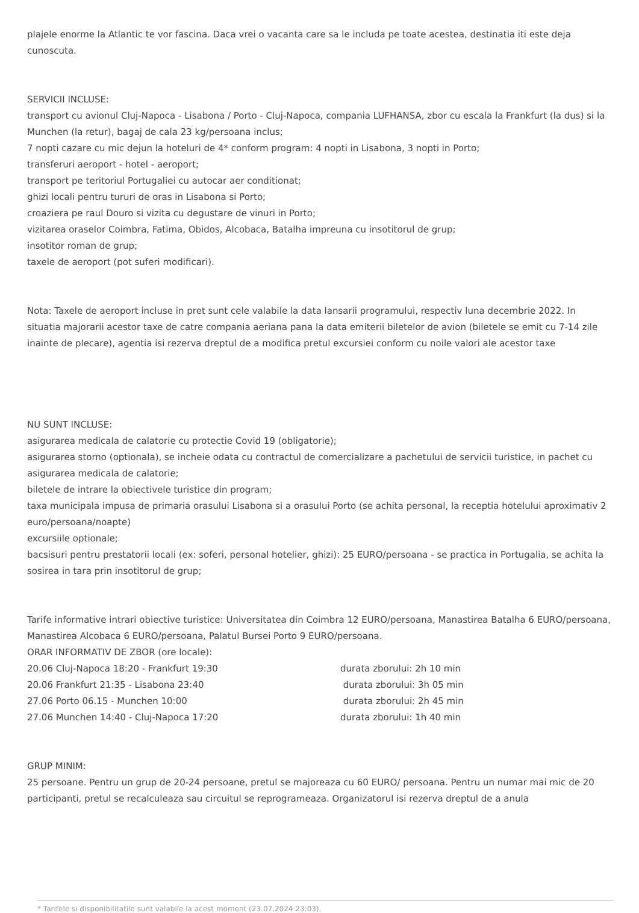plajele enorme la Atlantic te vor fascina. Daca vrei o vacanta care sa le includa pe toate acestea, destinatia iti este deja cunoscuta.
SERVICII INCLUSE:
transport cu avionul Cluj-Napoca - Lisabona / Porto - Cluj-Napoca, compania LUFHANSA, zbor cu escala la Frankfurt (la dus) si la Munchen (la retur), bagaj de cala 23 kg/persoana inclus;
7 nopti cazare cu mic dejun la hoteluri de 4* conform program: 4 nopti in Lisabona, 3 nopti in Porto;
transferuri aeroport - hotel - aeroport;
transport pe teritoriul Portugaliei cu autocar aer conditionat;
ghizi locali pentru tururi de oras in Lisabona si Porto;
croaziera pe raul Douro si vizita cu degustare de vinuri in Porto;
vizitarea oraselor Coimbra, Fatima, Obidos, Alcobaca, Batalha impreuna cu insotitorul de grup;
insotitor roman de grup;
taxele de aeroport (pot suferi modificari).
Nota: Taxele de aeroport incluse in pret sunt cele valabile la data lansarii programului, respectiv luna decembrie 2022. In situatia majorarii acestor taxe de catre compania aeriana pana la data emiterii biletelor de avion (biletele se emit cu 7-14 zile inainte de plecare), agentia isi rezerva dreptul de a modifica pretul excursiei conform cu noile valori ale acestor taxe
NU SUNT INCLUSE:
asigurarea medicala de calatorie cu protectie Covid 19 (obligatorie);
asigurarea storno (optionala), se incheie odata cu contractul de comercializare a pachetului de servicii turistice, in pachet cu asigurarea medicala de calatorie;
biletele de intrare la obiectivele turistice din program;
taxa municipala impusa de primaria orasului Lisabona si a orasului Porto (se achita personal, la receptia hotelului aproximativ 2 euro/persoana/noapte)
excursiile optionale;
bacsisuri pentru prestatorii locali (ex: soferi, personal hotelier, ghizi): 25 EURO/persoana - se practica in Portugalia, se achita la sosirea in tara prin insotitorul de grup;
Tarife informative intrari obiective turistice: Universitatea din Coimbra 12 EURO/persoana, Manastirea Batalha 6 EURO/persoana, Manastirea Alcobaca 6 EURO/persoana, Palatul Bursei Porto 9 EURO/persoana.
ORAR INFORMATIV DE ZBOR (ore locale):
20.06 Cluj-Napoca 18:20 - Frankfurt 19:30 durata zborului: 2h 10 min
20.06 Frankfurt 21:35 - Lisabona 23:40 durata zborului: 3h 05 min
27.06 Porto 06.15 - Munchen 10:00 durata zborului: 2h 45 min
27.06 Munchen 14:40 - Cluj-Napoca 17:20 durata zborului: 1h 40 min
GRUP MINIM:
25 persoane. Pentru un grup de 20-24 persoane, pretul se majoreaza cu 60 EURO/ persoana. Pentru un numar mai mic de 20 participanti, pretul se recalculeaza sau circuitul se reprogrameaza. Organizatorul isi rezerva dreptul de a anula
* Tarifele si disponibilitatile sunt valabile la acest moment (23.07.2024 23:03).